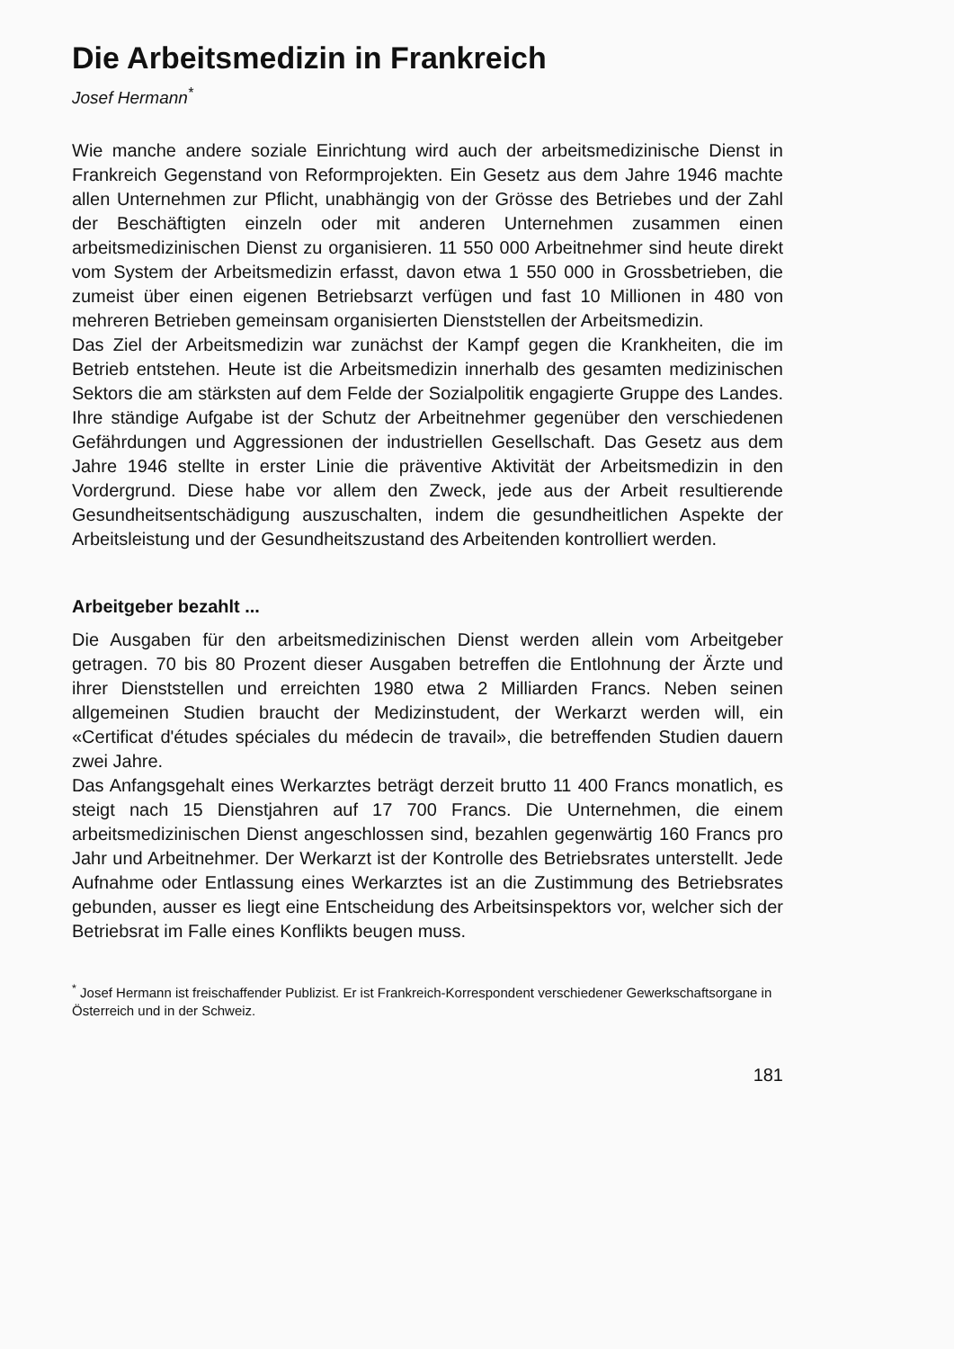Die Arbeitsmedizin in Frankreich
Josef Hermann<sup>*</sup>
Wie manche andere soziale Einrichtung wird auch der arbeitsmedizinische Dienst in Frankreich Gegenstand von Reformprojekten. Ein Gesetz aus dem Jahre 1946 machte allen Unternehmen zur Pflicht, unabhängig von der Grösse des Betriebes und der Zahl der Beschäftigten einzeln oder mit anderen Unternehmen zusammen einen arbeitsmedizinischen Dienst zu organisieren. 11 550 000 Arbeitnehmer sind heute direkt vom System der Arbeitsmedizin erfasst, davon etwa 1 550 000 in Grossbetrieben, die zumeist über einen eigenen Betriebsarzt verfügen und fast 10 Millionen in 480 von mehreren Betrieben gemeinsam organisierten Dienststellen der Arbeitsmedizin.
Das Ziel der Arbeitsmedizin war zunächst der Kampf gegen die Krankheiten, die im Betrieb entstehen. Heute ist die Arbeitsmedizin innerhalb des gesamten medizinischen Sektors die am stärksten auf dem Felde der Sozialpolitik engagierte Gruppe des Landes. Ihre ständige Aufgabe ist der Schutz der Arbeitnehmer gegenüber den verschiedenen Gefährdungen und Aggressionen der industriellen Gesellschaft. Das Gesetz aus dem Jahre 1946 stellte in erster Linie die präventive Aktivität der Arbeitsmedizin in den Vordergrund. Diese habe vor allem den Zweck, jede aus der Arbeit resultierende Gesundheitsentschädigung auszuschalten, indem die gesundheitlichen Aspekte der Arbeitsleistung und der Gesundheitszustand des Arbeitenden kontrolliert werden.
Arbeitgeber bezahlt ...
Die Ausgaben für den arbeitsmedizinischen Dienst werden allein vom Arbeitgeber getragen. 70 bis 80 Prozent dieser Ausgaben betreffen die Entlohnung der Ärzte und ihrer Dienststellen und erreichten 1980 etwa 2 Milliarden Francs. Neben seinen allgemeinen Studien braucht der Medizinstudent, der Werkarzt werden will, ein «Certificat d'études spéciales du médecin de travail», die betreffenden Studien dauern zwei Jahre.
Das Anfangsgehalt eines Werkarztes beträgt derzeit brutto 11 400 Francs monatlich, es steigt nach 15 Dienstjahren auf 17 700 Francs. Die Unternehmen, die einem arbeitsmedizinischen Dienst angeschlossen sind, bezahlen gegenwärtig 160 Francs pro Jahr und Arbeitnehmer. Der Werkarzt ist der Kontrolle des Betriebsrates unterstellt. Jede Aufnahme oder Entlassung eines Werkarztes ist an die Zustimmung des Betriebsrates gebunden, ausser es liegt eine Entscheidung des Arbeitsinspektors vor, welcher sich der Betriebsrat im Falle eines Konflikts beugen muss.
<sup>*</sup> Josef Hermann ist freischaffender Publizist. Er ist Frankreich-Korrespondent verschiedener Gewerkschaftsorgane in Österreich und in der Schweiz.
181